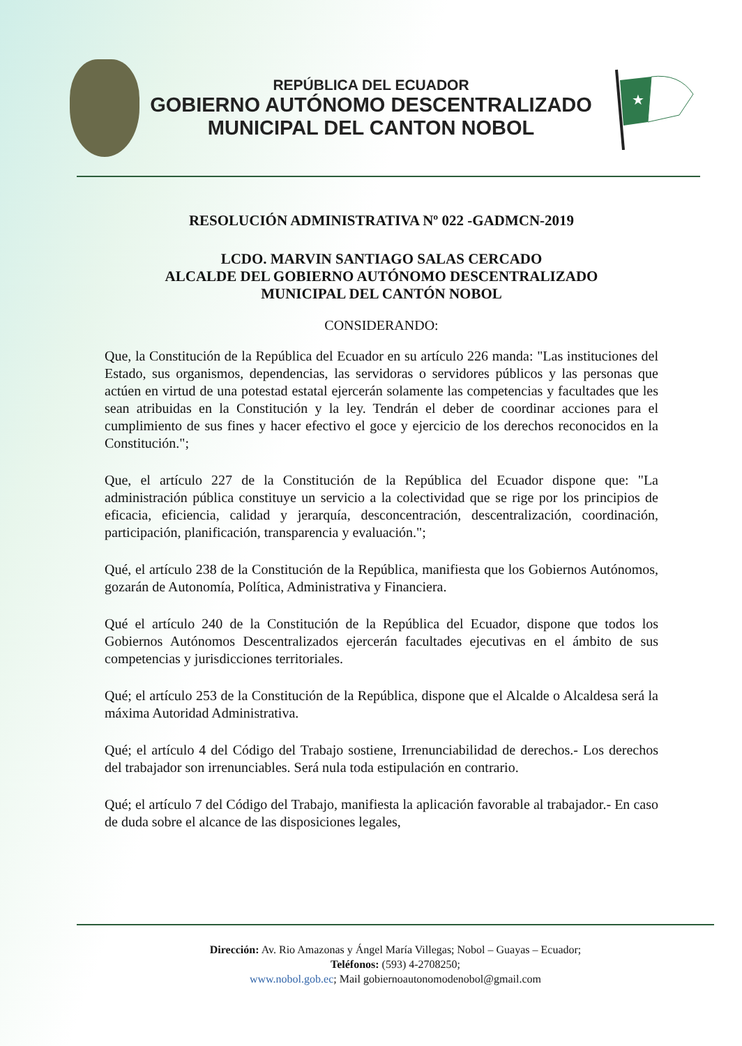REPÚBLICA DEL ECUADOR
GOBIERNO AUTÓNOMO DESCENTRALIZADO
MUNICIPAL DEL CANTON NOBOL
★
RESOLUCIÓN ADMINISTRATIVA Nº 022 -GADMCN-2019
LCDO. MARVIN SANTIAGO SALAS CERCADO
ALCALDE DEL GOBIERNO AUTÓNOMO DESCENTRALIZADO
MUNICIPAL DEL CANTÓN NOBOL
CONSIDERANDO:
Que, la Constitución de la República del Ecuador en su artículo 226 manda: "Las instituciones del Estado, sus organismos, dependencias, las servidoras o servidores públicos y las personas que actúen en virtud de una potestad estatal ejercerán solamente las competencias y facultades que les sean atribuidas en la Constitución y la ley. Tendrán el deber de coordinar acciones para el cumplimiento de sus fines y hacer efectivo el goce y ejercicio de los derechos reconocidos en la Constitución.";
Que, el artículo 227 de la Constitución de la República del Ecuador dispone que: "La administración pública constituye un servicio a la colectividad que se rige por los principios de eficacia, eficiencia, calidad y jerarquía, desconcentración, descentralización, coordinación, participación, planificación, transparencia y evaluación.";
Qué, el artículo 238 de la Constitución de la República, manifiesta que los Gobiernos Autónomos, gozarán de Autonomía, Política, Administrativa y Financiera.
Qué el artículo 240 de la Constitución de la República del Ecuador, dispone que todos los Gobiernos Autónomos Descentralizados ejercerán facultades ejecutivas en el ámbito de sus competencias y jurisdicciones territoriales.
Qué; el artículo 253 de la Constitución de la República, dispone que el Alcalde o Alcaldesa será la máxima Autoridad Administrativa.
Qué; el artículo 4 del Código del Trabajo sostiene, Irrenunciabilidad de derechos.- Los derechos del trabajador son irrenunciables. Será nula toda estipulación en contrario.
Qué; el artículo 7 del Código del Trabajo, manifiesta la aplicación favorable al trabajador.- En caso de duda sobre el alcance de las disposiciones legales,
Dirección: Av. Rio Amazonas y Ángel María Villegas; Nobol – Guayas – Ecuador;
Teléfonos: (593) 4-2708250;
www.nobol.gob.ec; Mail gobiernoautonomodenobol@gmail.com